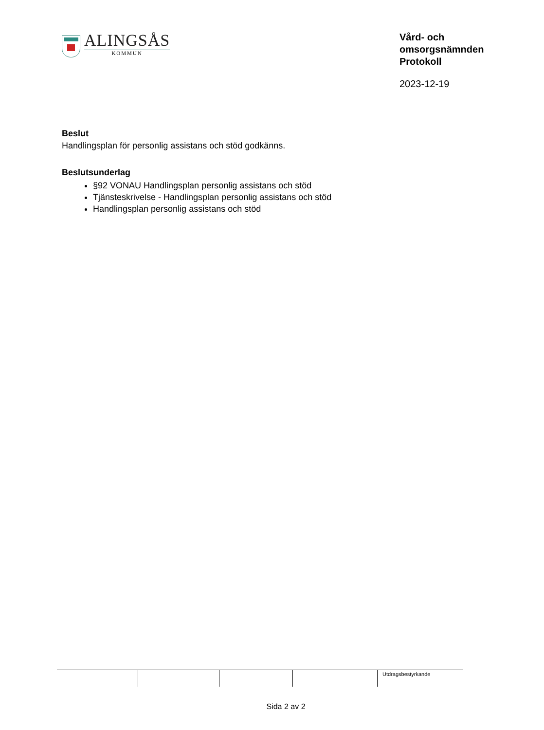ALINGSÅS
KOMMUN
Vård- och
omsorgsnämnden
Protokoll
2023-12-19
Beslut
Handlingsplan för personlig assistans och stöd godkänns.
Beslutsunderlag
§92 VONAU Handlingsplan personlig assistans och stöd
Tjänsteskrivelse - Handlingsplan personlig assistans och stöd
Handlingsplan personlig assistans och stöd
Utdragsbestyrkande
Sida 2 av 2